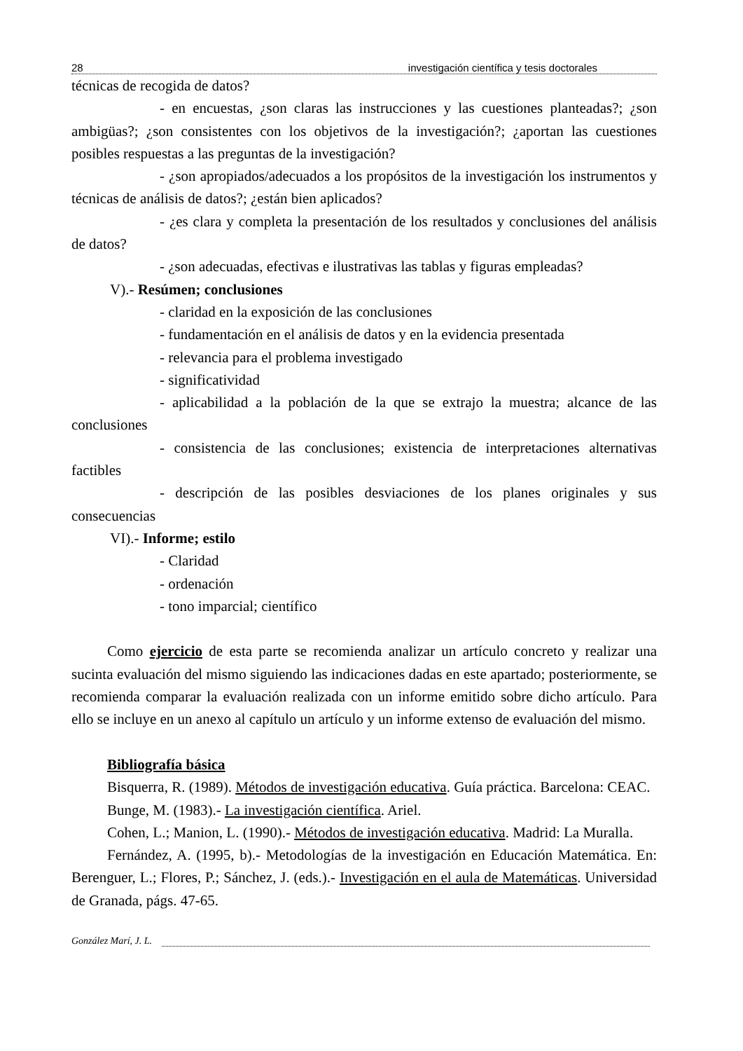28 investigación científica y tesis doctorales
técnicas de recogida de datos?
- en encuestas, ¿son claras las instrucciones y las cuestiones planteadas?; ¿son ambigüas?; ¿son consistentes con los objetivos de la investigación?; ¿aportan las cuestiones posibles respuestas a las preguntas de la investigación?
- ¿son apropiados/adecuados a los propósitos de la investigación los instrumentos y técnicas de análisis de datos?; ¿están bien aplicados?
- ¿es clara y completa la presentación de los resultados y conclusiones del análisis de datos?
- ¿son adecuadas, efectivas e ilustrativas las tablas y figuras empleadas?
V).- Resúmen; conclusiones
- claridad en la exposición de las conclusiones
- fundamentación en el análisis de datos y en la evidencia presentada
- relevancia para el problema investigado
- significatividad
- aplicabilidad a la población de la que se extrajo la muestra; alcance de las conclusiones
- consistencia de las conclusiones; existencia de interpretaciones alternativas factibles
- descripción de las posibles desviaciones de los planes originales y sus consecuencias
VI).- Informe; estilo
- Claridad
- ordenación
- tono imparcial; científico
Como ejercicio de esta parte se recomienda analizar un artículo concreto y realizar una sucinta evaluación del mismo siguiendo las indicaciones dadas en este apartado; posteriormente, se recomienda comparar la evaluación realizada con un informe emitido sobre dicho artículo. Para ello se incluye en un anexo al capítulo un artículo y un informe extenso de evaluación del mismo.
Bibliografía básica
Bisquerra, R. (1989). Métodos de investigación educativa. Guía práctica. Barcelona: CEAC.
Bunge, M. (1983).- La investigación científica. Ariel.
Cohen, L.; Manion, L. (1990).- Métodos de investigación educativa. Madrid: La Muralla.
Fernández, A. (1995, b).- Metodologías de la investigación en Educación Matemática. En: Berenguer, L.; Flores, P.; Sánchez, J. (eds.).- Investigación en el aula de Matemáticas. Universidad de Granada, págs. 47-65.
González Marí, J. L.